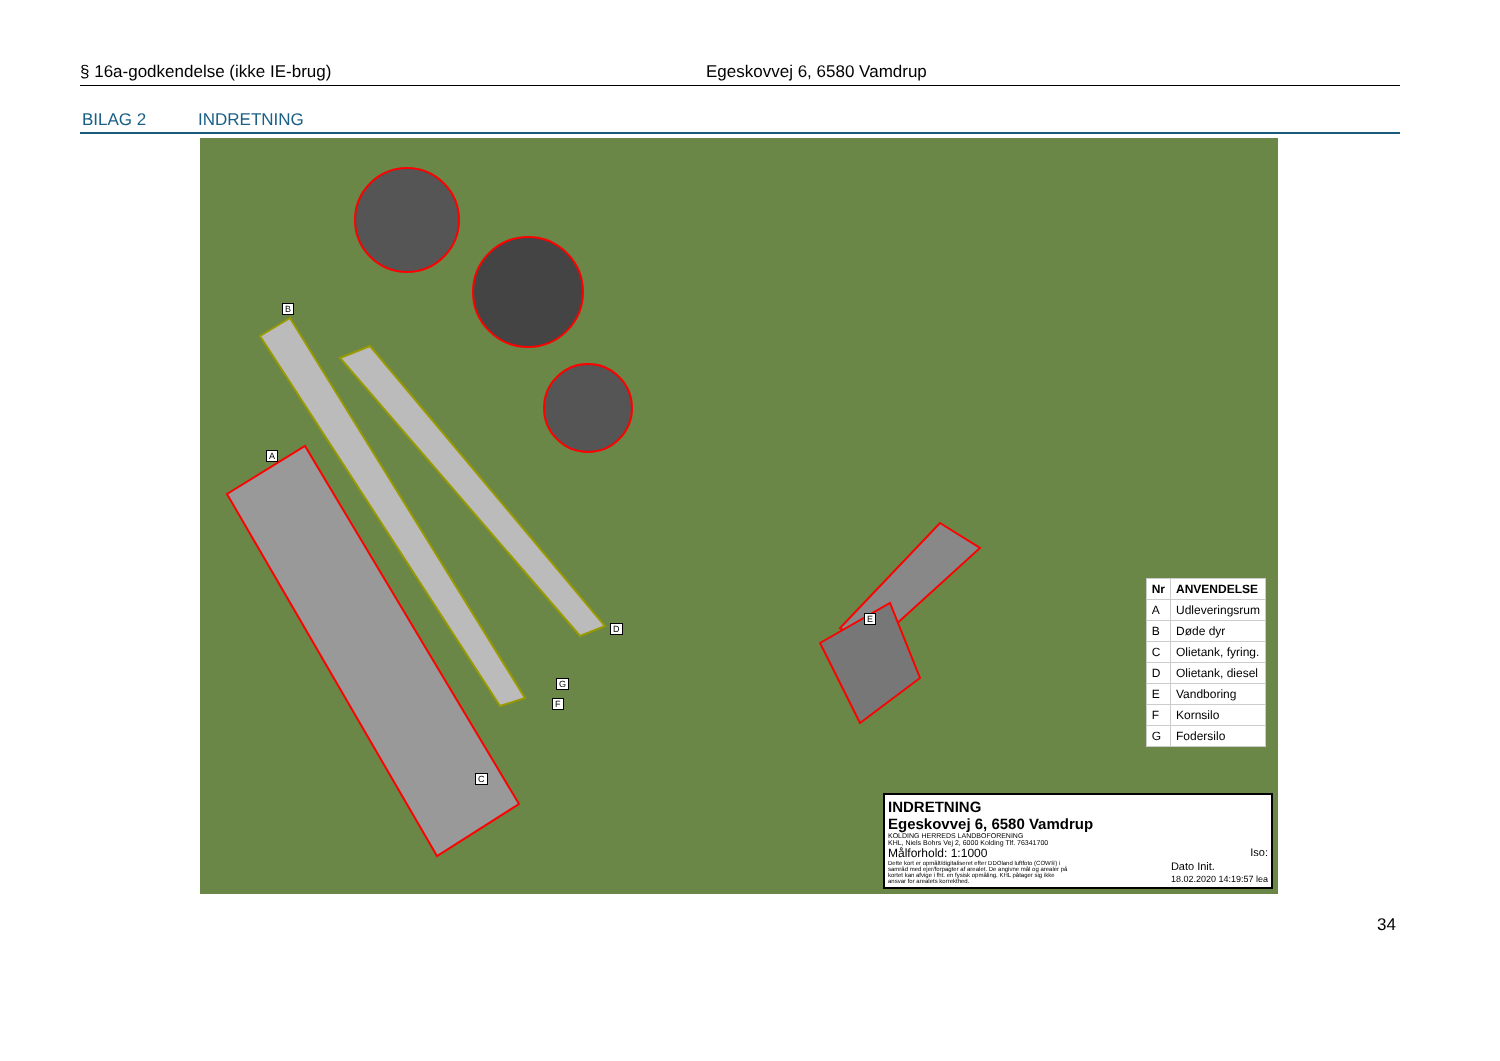§ 16a-godkendelse (ikke IE-brug) Egeskovvej 6, 6580 Vamdrup
BILAG 2 INDRETNING
B
A
C
D
E
F
G
| Nr | ANVENDELSE |
| --- | --- |
| A | Udleveringsrum |
| B | Døde dyr |
| C | Olietank, fyring. |
| D | Olietank, diesel |
| E | Vandboring |
| F | Kornsilo |
| G | Fodersilo |
INDRETNING
Egeskovvej 6, 6580 Vamdrup
KOLDING HERREDS LANDBOFORENING
KHL, Niels Bohrs Vej 2, 6000 Kolding Tlf. 76341700
Målforhold: 1:1000 Iso:
Dette kort er opmålt/digitaliseret efter DDOland luftfoto (COW®) i samråd med ejer/forpagter af arealet. De angivne mål og arealer på kortet kan afvige i fht. en fysisk opmåling. KHL påtager sig ikke ansvar for arealets korrekthed. Dato Init.
18.02.2020 14:19:57 lea
34